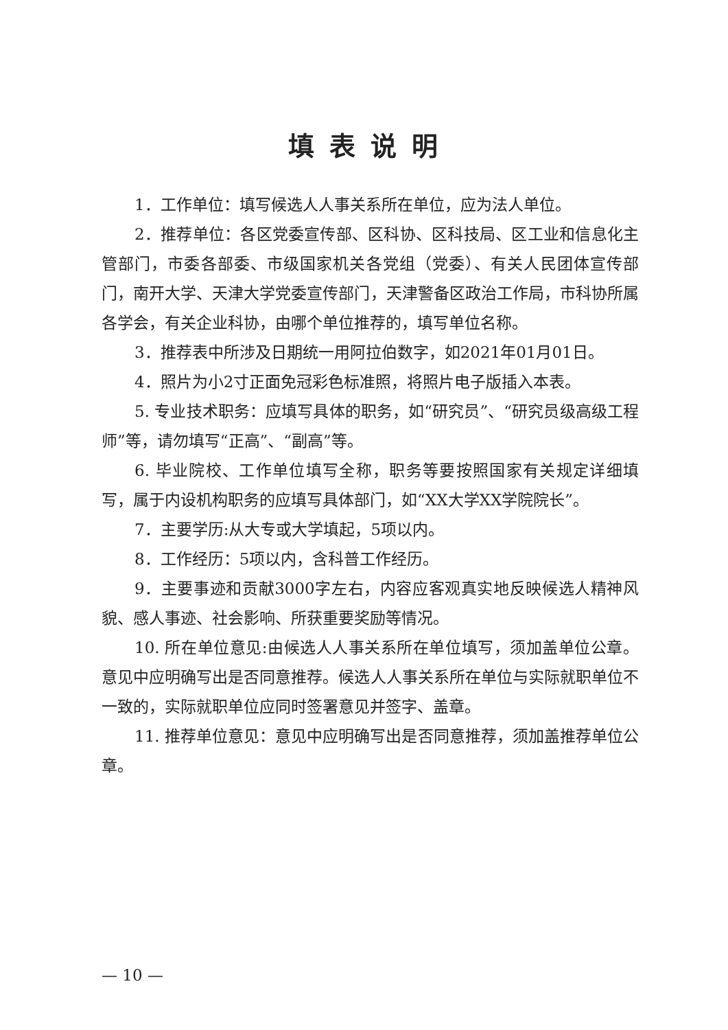填表说明
1．工作单位：填写候选人人事关系所在单位，应为法人单位。
2．推荐单位：各区党委宣传部、区科协、区科技局、区工业和信息化主管部门，市委各部委、市级国家机关各党组（党委）、有关人民团体宣传部门，南开大学、天津大学党委宣传部门，天津警备区政治工作局，市科协所属各学会，有关企业科协，由哪个单位推荐的，填写单位名称。
3．推荐表中所涉及日期统一用阿拉伯数字，如2021年01月01日。
4．照片为小2寸正面免冠彩色标准照，将照片电子版插入本表。
5. 专业技术职务：应填写具体的职务，如“研究员”、“研究员级高级工程师”等，请勿填写“正高”、“副高”等。
6. 毕业院校、工作单位填写全称，职务等要按照国家有关规定详细填写，属于内设机构职务的应填写具体部门，如“XX大学XX学院院长”。
7．主要学历:从大专或大学填起，5项以内。
8．工作经历：5项以内，含科普工作经历。
9．主要事迹和贡献3000字左右，内容应客观真实地反映候选人精神风貌、感人事迹、社会影响、所获重要奖励等情况。
10. 所在单位意见:由候选人人事关系所在单位填写，须加盖单位公章。意见中应明确写出是否同意推荐。候选人人事关系所在单位与实际就职单位不一致的，实际就职单位应同时签署意见并签字、盖章。
11. 推荐单位意见：意见中应明确写出是否同意推荐，须加盖推荐单位公章。
— 10 —